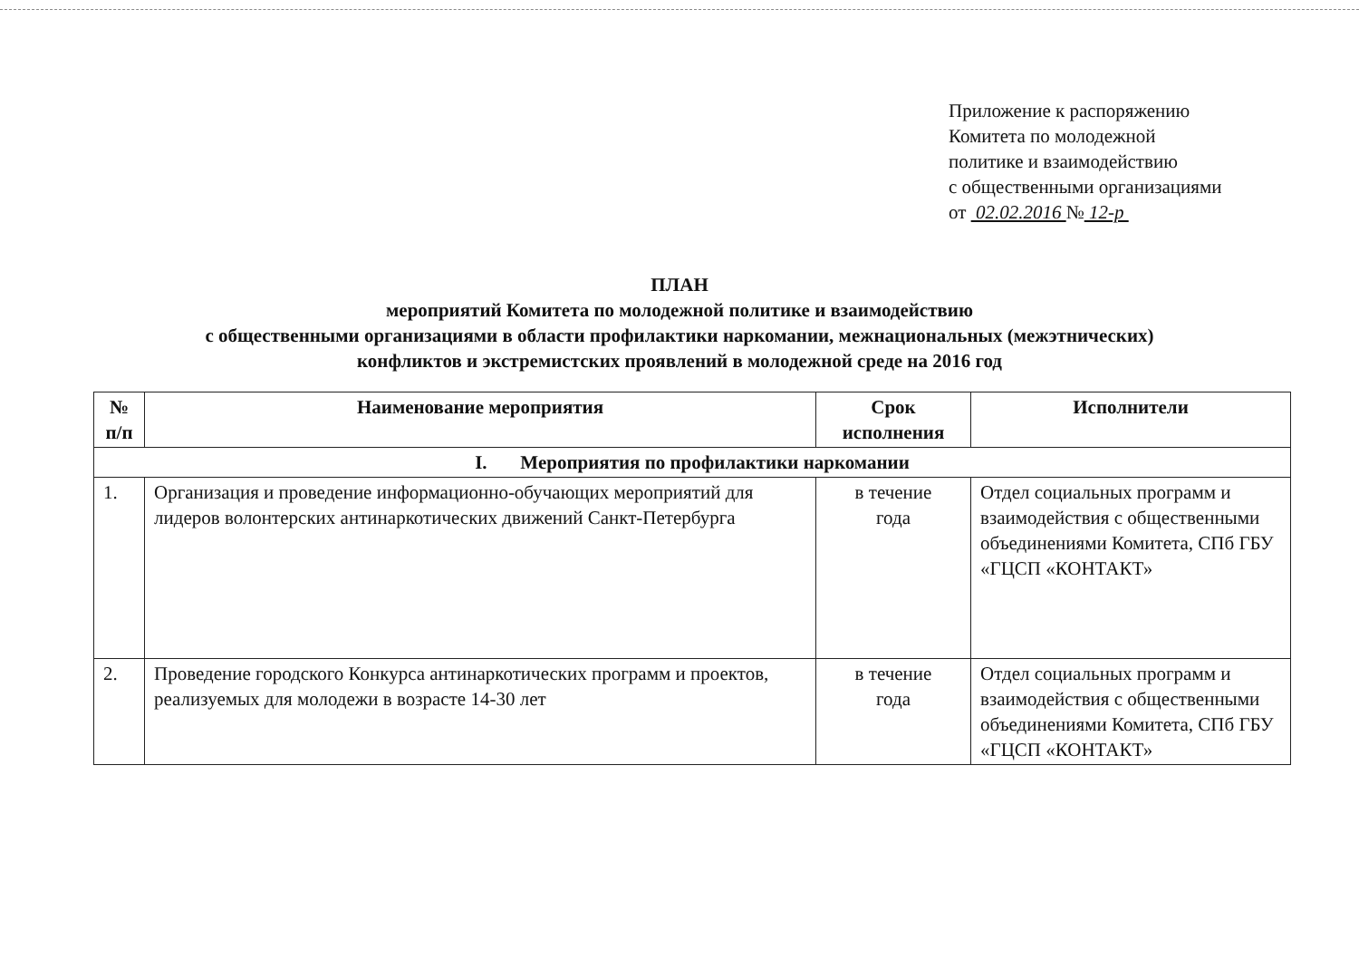Приложение к распоряжению
Комитета по молодежной
политике и взаимодействию
с общественными организациями
от 02.02.2016 № 12-р
ПЛАН
мероприятий Комитета по молодежной политике и взаимодействию
с общественными организациями в области профилактики наркомании, межнациональных (межэтнических)
конфликтов и экстремистских проявлений в молодежной среде на 2016 год
| № п/п | Наименование мероприятия | Срок исполнения | Исполнители |
| --- | --- | --- | --- |
| I. Мероприятия по профилактики наркомании | | | |
| 1. | Организация и проведение информационно-обучающих мероприятий для лидеров волонтерских антинаркотических движений Санкт-Петербурга | в течение года | Отдел социальных программ и взаимодействия с общественными объединениями Комитета, СПб ГБУ «ГЦСП «КОНТАКТ» |
| 2. | Проведение городского Конкурса антинаркотических программ и проектов, реализуемых для молодежи в возрасте 14-30 лет | в течение года | Отдел социальных программ и взаимодействия с общественными объединениями Комитета, СПб ГБУ «ГЦСП «КОНТАКТ» |